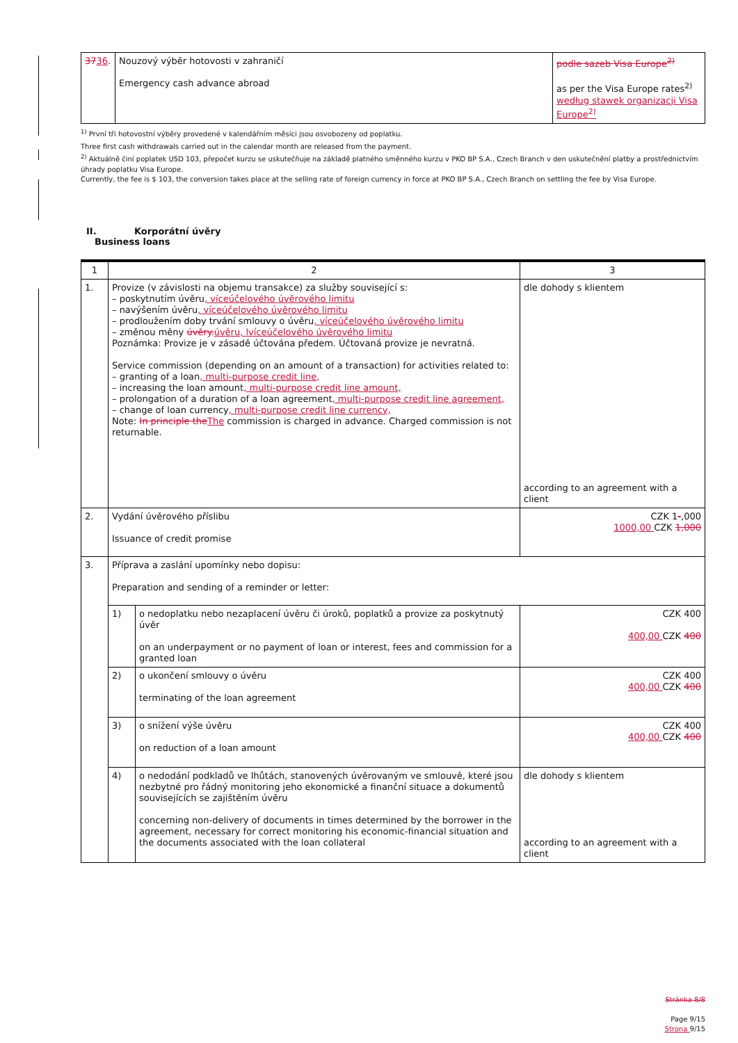| 37 36 . | Nouzový výběr hotovosti v zahraničí Emergency cash advance abroad | podle sazeb Visa Europe<sup>2)</sup> as per the Visa Europe rates<sup>2)</sup> według stawek organizacji Visa Europe<sup>2)</sup> |
<sup>1)</sup> První tři hotovostní výběry provedené v kalendářním měsíci jsou osvobozeny od poplatku.
Three first cash withdrawals carried out in the calendar month are released from the payment.
<sup>2)</sup> Aktuálně činí poplatek USD 103, přepočet kurzu se uskutečňuje na základě platného směnného kurzu v PKO BP S.A., Czech Branch v den uskutečnění platby a prostřednictvím úhrady poplatku Visa Europe.
Currently, the fee is $ 103, the conversion takes place at the selling rate of foreign currency in force at PKO BP S.A., Czech Branch on settling the fee by Visa Europe.
II. Korporátní úvěry
Business loans
| 1 | 2 | | 3 |
| 1. | Provize (v závislosti na objemu transakce) za služby související s: – poskytnutím úvěru , víceúčelového úvěrového limitu – navýšením úvěru , víceúčelového úvěrového limitu – prodloužením doby trvání smlouvy o úvěru , víceúčelového úvěrového limitu – změnou měny úvěry. úvěru, lvíceúčelového úvěrového limitu Poznámka: Provize je v zásadě účtována předem. Účtovaná provize je nevratná. Service commission (depending on an amount of a transaction) for activities related to: – granting of a loan , multi-purpose credit line, – increasing the loan amount , multi-purpose credit line amount, – prolongation of a duration of a loan agreement , multi-purpose credit line agreement, – change of loan currency , multi-purpose credit line currency, Note: In principle the The commission is charged in advance. Charged commission is not returnable. | | dle dohody s klientem according to an agreement with a client |
| 2. | Vydání úvěrového příslibu Issuance of credit promise | | CZK 1 - ,000 1000,00 CZK 1,000 |
| 3. | Příprava a zaslání upomínky nebo dopisu: Preparation and sending of a reminder or letter: | | |
| | 1) | o nedoplatku nebo nezaplacení úvěru či úroků, poplatků a provize za poskytnutý úvěr on an underpayment or no payment of loan or interest, fees and commission for a granted loan | CZK 400 400,00 CZK 400 |
| | 2) | o ukončení smlouvy o úvěru terminating of the loan agreement | CZK 400 400,00 CZK 400 |
| | 3) | o snížení výše úvěru on reduction of a loan amount | CZK 400 400,00 CZK 400 |
| | 4) | o nedodání podkladů ve lhůtách, stanovených úvěrovaným ve smlouvě, které jsou nezbytné pro řádný monitoring jeho ekonomické a finanční situace a dokumentů souvisejících se zajištěním úvěru concerning non-delivery of documents in times determined by the borrower in the agreement, necessary for correct monitoring his economic-financial situation and the documents associated with the loan collateral | dle dohody s klientem according to an agreement with a client |
Stránka 8/8
Page 9/15
Strona 9/15